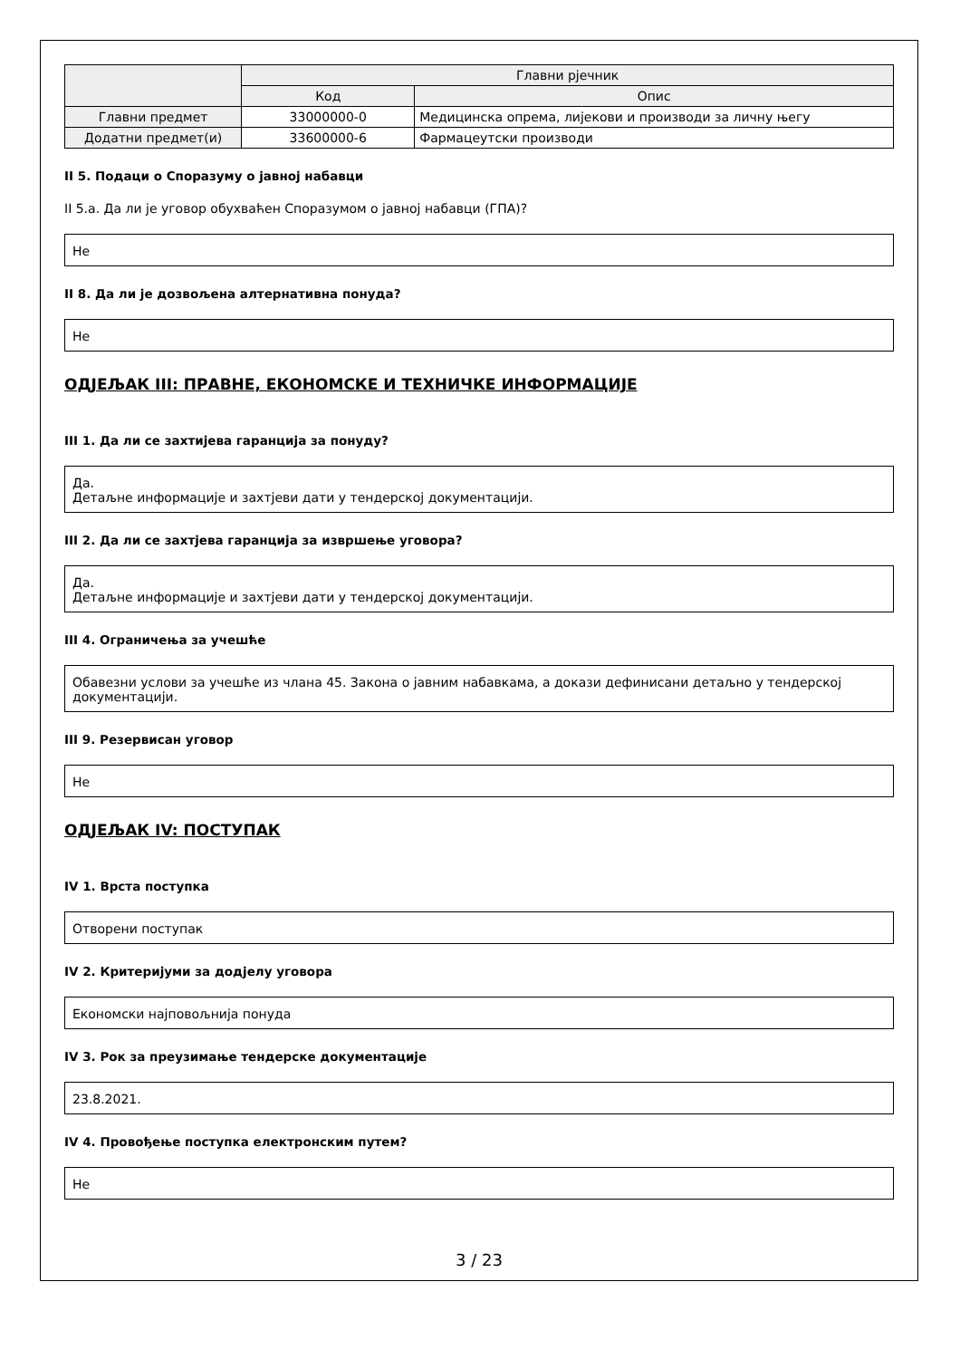| | Главни рјечник | |
| --- | --- | --- |
| | Код | Опис |
| Главни предмет | 33000000-0 | Медицинска опрема, лијекови и производи за личну његу |
| Додатни предмет(и) | 33600000-6 | Фармацеутски производи |
II 5. Подаци о Споразуму о јавној набавци
II 5.a. Да ли је уговор обухваћен Споразумом о јавној набавци (ГПА)?
Не
II 8. Да ли је дозвољена алтернативна понуда?
Не
ОДЈЕЉАК III: ПРАВНЕ, ЕКОНОМСКЕ И ТЕХНИЧКЕ ИНФОРМАЦИЈЕ
III 1. Да ли се захтијева гаранција за понуду?
Да.
Детаљне информације и захтјеви дати у тендерској документацији.
III 2. Да ли се захтјева гаранција за извршење уговора?
Да.
Детаљне информације и захтјеви дати у тендерској документацији.
III 4. Ограничења за учешће
Обавезни услови за учешће из члана 45. Закона о јавним набавкама, а докази дефинисани детаљно у тендерској документацији.
III 9. Резервисан уговор
Не
ОДЈЕЉАК IV: ПОСТУПАК
IV 1. Врста поступка
Отворени поступак
IV 2. Критеријуми за додјелу уговора
Економски најповољнија понуда
IV 3. Рок за преузимање тендерске документације
23.8.2021.
IV 4. Провођење поступка електронским путем?
Не
3 / 23